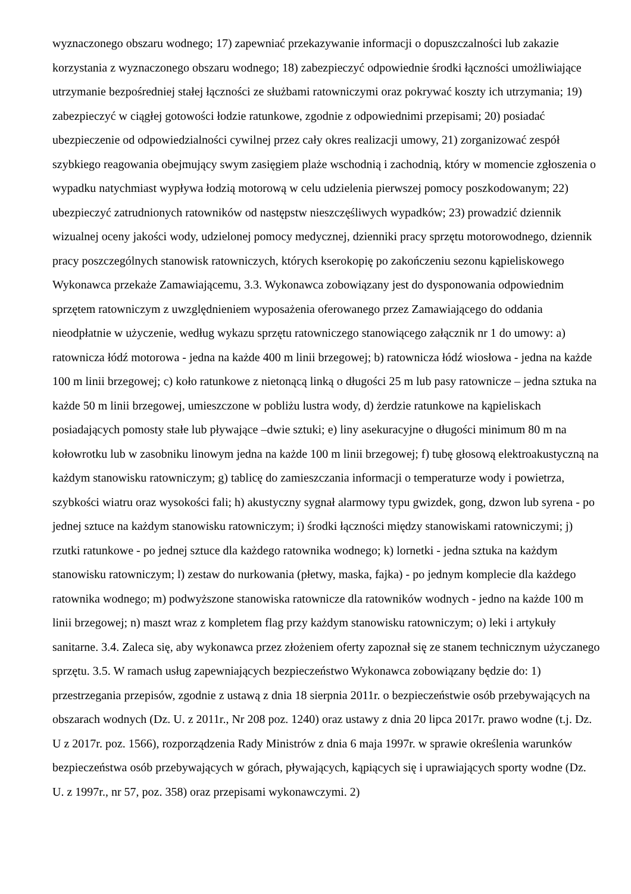wyznaczonego obszaru wodnego; 17) zapewniać przekazywanie informacji o dopuszczalności lub zakazie korzystania z wyznaczonego obszaru wodnego; 18) zabezpieczyć odpowiednie środki łączności umożliwiające utrzymanie bezpośredniej stałej łączności ze służbami ratowniczymi oraz pokrywać koszty ich utrzymania; 19) zabezpieczyć w ciągłej gotowości łodzie ratunkowe, zgodnie z odpowiednimi przepisami; 20) posiadać ubezpieczenie od odpowiedzialności cywilnej przez cały okres realizacji umowy, 21) zorganizować zespół szybkiego reagowania obejmujący swym zasięgiem plaże wschodnią i zachodnią, który w momencie zgłoszenia o wypadku natychmiast wypływa łodzią motorową w celu udzielenia pierwszej pomocy poszkodowanym; 22) ubezpieczyć zatrudnionych ratowników od następstw nieszczęśliwych wypadków; 23) prowadzić dziennik wizualnej oceny jakości wody, udzielonej pomocy medycznej, dzienniki pracy sprzętu motorowodnego, dziennik pracy poszczególnych stanowisk ratowniczych, których kserokopię po zakończeniu sezonu kąpieliskowego Wykonawca przekaże Zamawiającemu, 3.3. Wykonawca zobowiązany jest do dysponowania odpowiednim sprzętem ratowniczym z uwzględnieniem wyposażenia oferowanego przez Zamawiającego do oddania nieodpłatnie w użyczenie, według wykazu sprzętu ratowniczego stanowiącego załącznik nr 1 do umowy: a) ratownicza łódź motorowa - jedna na każde 400 m linii brzegowej; b) ratownicza łódź wiosłowa - jedna na każde 100 m linii brzegowej; c) koło ratunkowe z nietonącą linką o długości 25 m lub pasy ratownicze – jedna sztuka na każde 50 m linii brzegowej, umieszczone w pobliżu lustra wody, d) żerdzie ratunkowe na kąpieliskach posiadających pomosty stałe lub pływające –dwie sztuki; e) liny asekuracyjne o długości minimum 80 m na kołowrotku lub w zasobniku linowym jedna na każde 100 m linii brzegowej; f) tubę głosową elektroakustyczną na każdym stanowisku ratowniczym; g) tablicę do zamieszczania informacji o temperaturze wody i powietrza, szybkości wiatru oraz wysokości fali; h) akustyczny sygnał alarmowy typu gwizdek, gong, dzwon lub syrena - po jednej sztuce na każdym stanowisku ratowniczym; i) środki łączności między stanowiskami ratowniczymi; j) rzutki ratunkowe - po jednej sztuce dla każdego ratownika wodnego; k) lornetki - jedna sztuka na każdym stanowisku ratowniczym; l) zestaw do nurkowania (płetwy, maska, fajka) - po jednym komplecie dla każdego ratownika wodnego; m) podwyższone stanowiska ratownicze dla ratowników wodnych - jedno na każde 100 m linii brzegowej; n) maszt wraz z kompletem flag przy każdym stanowisku ratowniczym; o) leki i artykuły sanitarne. 3.4. Zaleca się, aby wykonawca przez złożeniem oferty zapoznał się ze stanem technicznym użyczanego sprzętu. 3.5. W ramach usług zapewniających bezpieczeństwo Wykonawca zobowiązany będzie do: 1) przestrzegania przepisów, zgodnie z ustawą z dnia 18 sierpnia 2011r. o bezpieczeństwie osób przebywających na obszarach wodnych (Dz. U. z 2011r., Nr 208 poz. 1240) oraz ustawy z dnia 20 lipca 2017r. prawo wodne (t.j. Dz. U z 2017r. poz. 1566), rozporządzenia Rady Ministrów z dnia 6 maja 1997r. w sprawie określenia warunków bezpieczeństwa osób przebywających w górach, pływających, kąpiących się i uprawiających sporty wodne (Dz. U. z 1997r., nr 57, poz. 358) oraz przepisami wykonawczymi. 2)